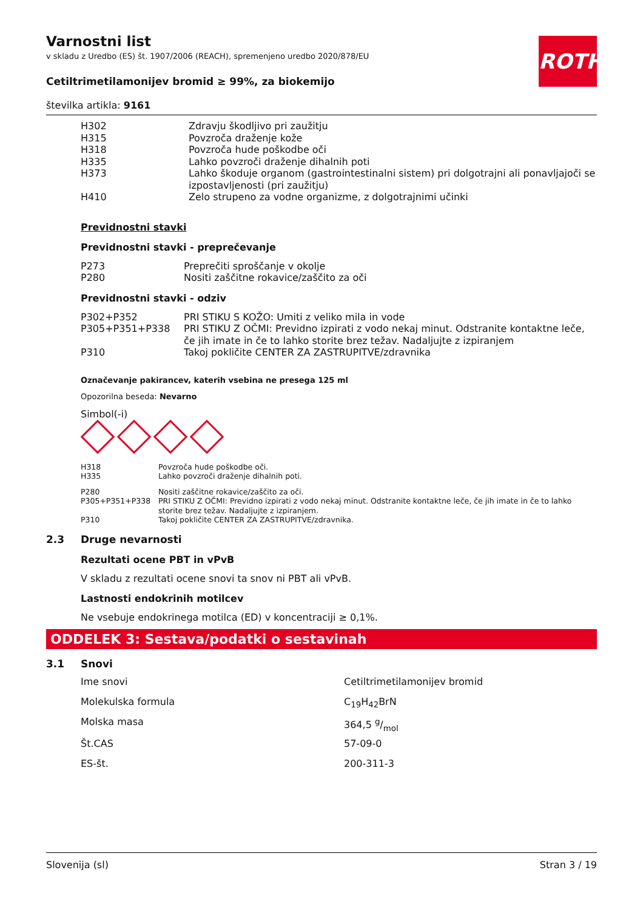ROTH
Varnostni list
v skladu z Uredbo (ES) št. 1907/2006 (REACH), spremenjeno uredbo 2020/878/EU
Cetiltrimetilamonijev bromid ≥ 99%, za biokemijo
številka artikla: 9161
| H302 | Zdravju škodljivo pri zaužitju |
| H315 | Povzroča draženje kože |
| H318 | Povzroča hude poškodbe oči |
| H335 | Lahko povzroči draženje dihalnih poti |
| H373 | Lahko škoduje organom (gastrointestinalni sistem) pri dolgotrajni ali ponavljajoči se izpostavljenosti (pri zaužitju) |
| H410 | Zelo strupeno za vodne organizme, z dolgotrajnimi učinki |
Previdnostni stavki
Previdnostni stavki - preprečevanje
| P273 | Preprečiti sproščanje v okolje |
| P280 | Nositi zaščitne rokavice/zaščito za oči |
Previdnostni stavki - odziv
| P302+P352 | PRI STIKU S KOŽO: Umiti z veliko mila in vode |
| P305+P351+P338 | PRI STIKU Z OČMI: Previdno izpirati z vodo nekaj minut. Odstranite kontaktne leče, če jih imate in če to lahko storite brez težav. Nadaljujte z izpiranjem |
| P310 | Takoj pokličite CENTER ZA ZASTRUPITVE/zdravnika |
Označevanje pakirancev, katerih vsebina ne presega 125 ml
Opozorilna beseda: Nevarno
Simbol(-i)
| H318 | Povzroča hude poškodbe oči. |
| H335 | Lahko povzroči draženje dihalnih poti. |
| P280 | Nositi zaščitne rokavice/zaščito za oči. |
| P305+P351+P338 | PRI STIKU Z OČMI: Previdno izpirati z vodo nekaj minut. Odstranite kontaktne leče, če jih imate in če to lahko storite brez težav. Nadaljujte z izpiranjem. |
| P310 | Takoj pokličite CENTER ZA ZASTRUPITVE/zdravnika. |
2.3 Druge nevarnosti
Rezultati ocene PBT in vPvB
V skladu z rezultati ocene snovi ta snov ni PBT ali vPvB.
Lastnosti endokrinih motilcev
Ne vsebuje endokrinega motilca (ED) v koncentraciji ≥ 0,1%.
ODDELEK 3: Sestava/podatki o sestavinah
3.1 Snovi
| Ime snovi | Cetiltrimetilamonijev bromid |
| Molekulska formula | C<sub>19</sub>H<sub>42</sub>BrN |
| Molska masa | 364,5 g/mol |
| Št.CAS | 57-09-0 |
| ES-št. | 200-311-3 |
Slovenija (sl) Stran 3 / 19